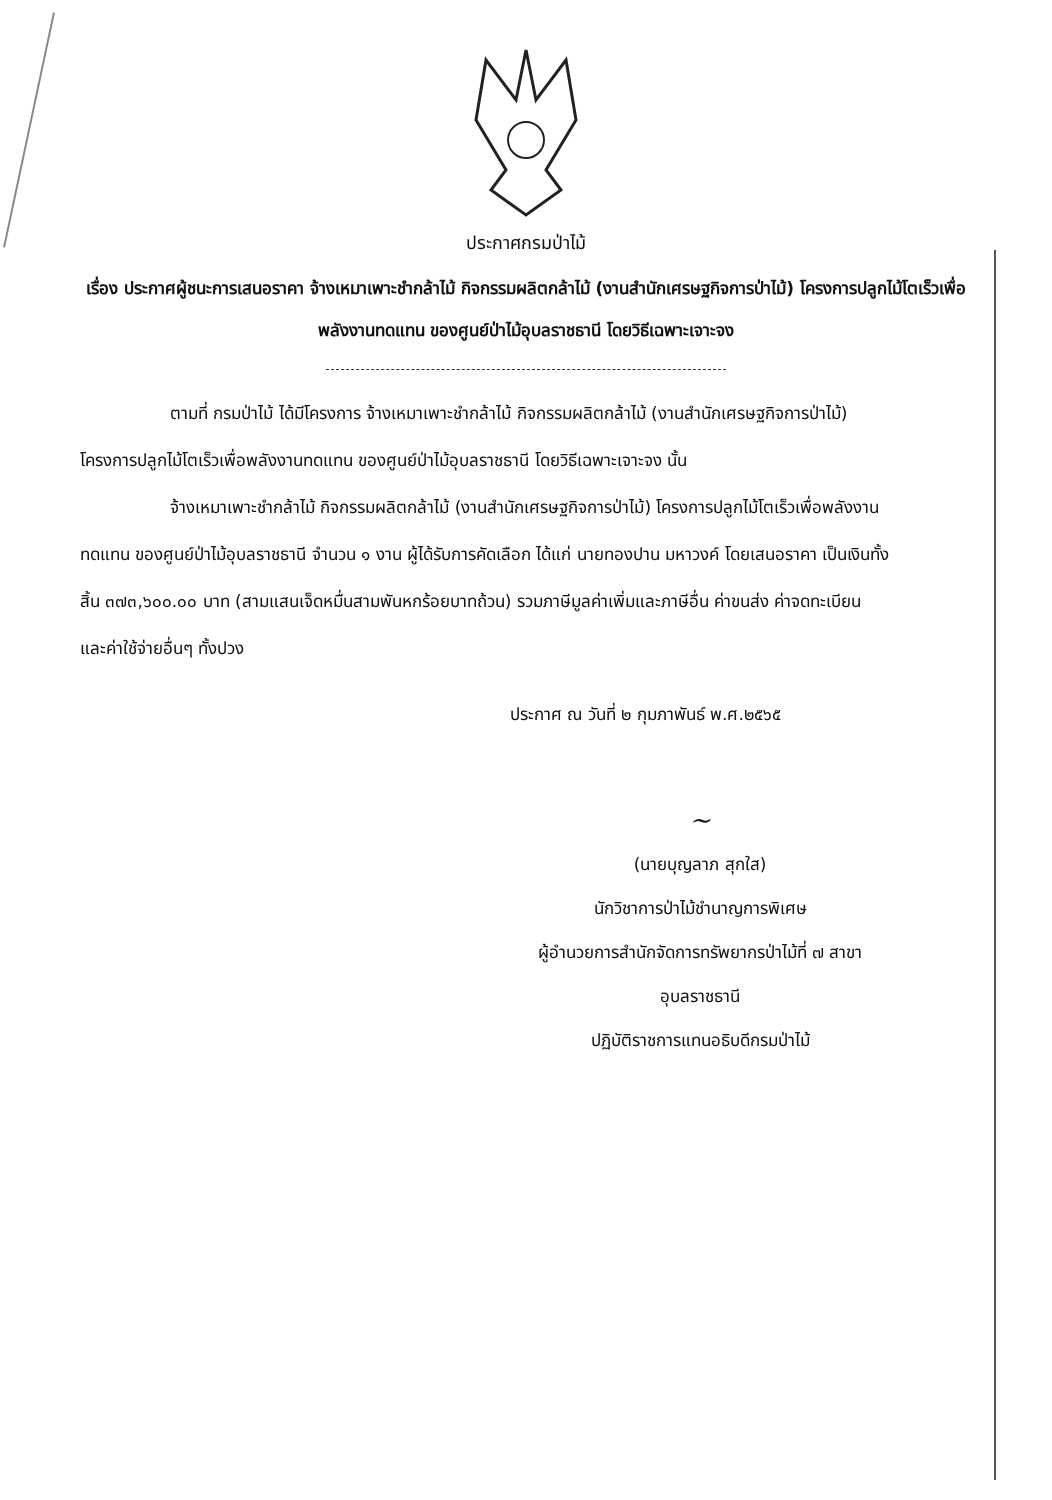ประกาศกรมป่าไม้
เรื่อง ประกาศผู้ชนะการเสนอราคา จ้างเหมาเพาะชำกล้าไม้ กิจกรรมผลิตกล้าไม้ (งานสำนักเศรษฐกิจการป่าไม้) โครงการปลูกไม้โตเร็วเพื่อพลังงานทดแทน ของศูนย์ป่าไม้อุบลราชธานี โดยวิธีเฉพาะเจาะจง
ตามที่ กรมป่าไม้ ได้มีโครงการ จ้างเหมาเพาะชำกล้าไม้ กิจกรรมผลิตกล้าไม้ (งานสำนักเศรษฐกิจการป่าไม้) โครงการปลูกไม้โตเร็วเพื่อพลังงานทดแทน ของศูนย์ป่าไม้อุบลราชธานี โดยวิธีเฉพาะเจาะจง นั้น
จ้างเหมาเพาะชำกล้าไม้ กิจกรรมผลิตกล้าไม้ (งานสำนักเศรษฐกิจการป่าไม้) โครงการปลูกไม้โตเร็วเพื่อพลังงานทดแทน ของศูนย์ป่าไม้อุบลราชธานี จำนวน ๑ งาน ผู้ได้รับการคัดเลือก ได้แก่ นายทองปาน มหาวงค์ โดยเสนอราคา เป็นเงินทั้งสิ้น ๓๗๓,๖๐๐.๐๐ บาท (สามแสนเจ็ดหมื่นสามพันหกร้อยบาทถ้วน) รวมภาษีมูลค่าเพิ่มและภาษีอื่น ค่าขนส่ง ค่าจดทะเบียน และค่าใช้จ่ายอื่นๆ ทั้งปวง
ประกาศ ณ วันที่ ๒ กุมภาพันธ์ พ.ศ.๒๕๖๕
~
(นายบุญลาภ สุกใส)
นักวิชาการป่าไม้ชำนาญการพิเศษ
ผู้อำนวยการสำนักจัดการทรัพยากรป่าไม้ที่ ๗ สาขา อุบลราชธานี
ปฏิบัติราชการแทนอธิบดีกรมป่าไม้